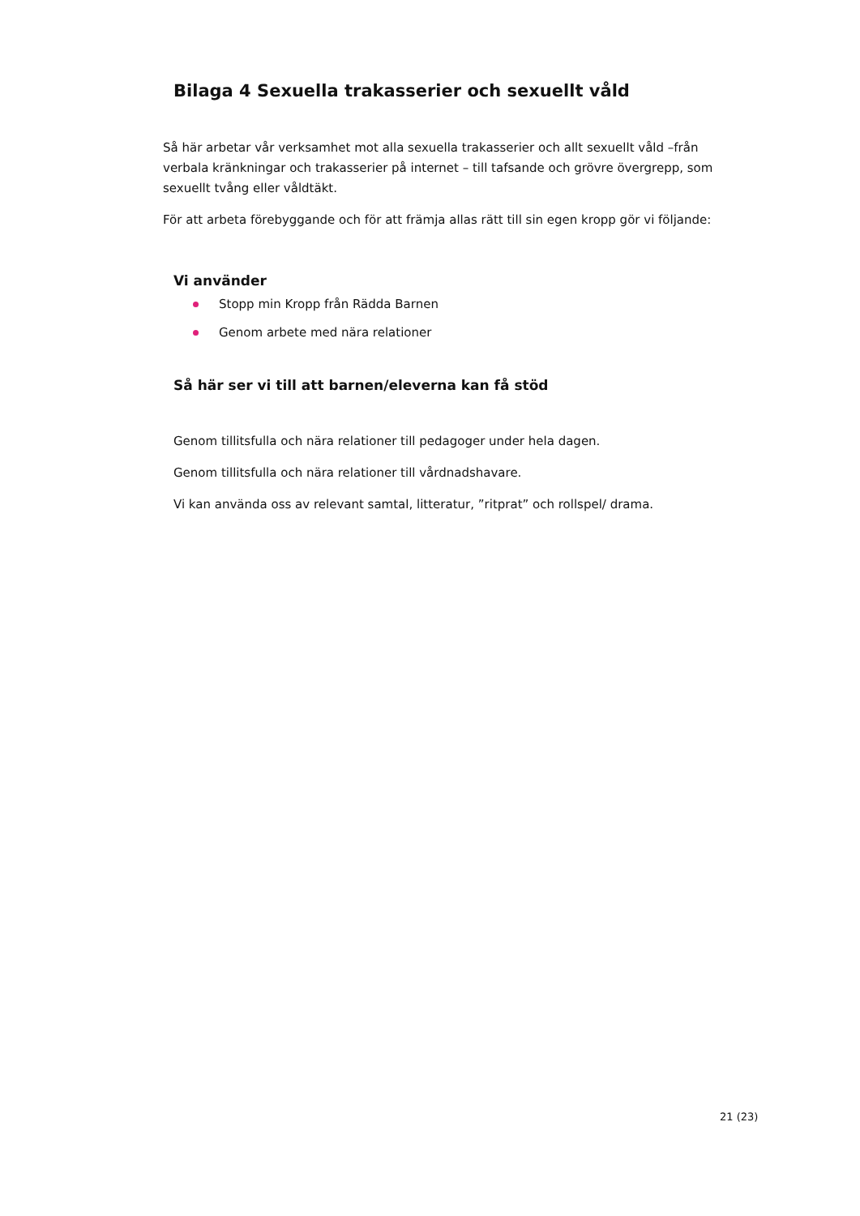Bilaga 4 Sexuella trakasserier och sexuellt våld
Så här arbetar vår verksamhet mot alla sexuella trakasserier och allt sexuellt våld –från verbala kränkningar och trakasserier på internet – till tafsande och grövre övergrepp, som sexuellt tvång eller våldtäkt.
För att arbeta förebyggande och för att främja allas rätt till sin egen kropp gör vi följande:
Vi använder
Stopp min Kropp från Rädda Barnen
Genom arbete med nära relationer
Så här ser vi till att barnen/eleverna kan få stöd
Genom tillitsfulla och nära relationer till pedagoger under hela dagen.
Genom tillitsfulla och nära relationer till vårdnadshavare.
Vi kan använda oss av relevant samtal, litteratur, ”ritprat” och rollspel/ drama.
21 (23)